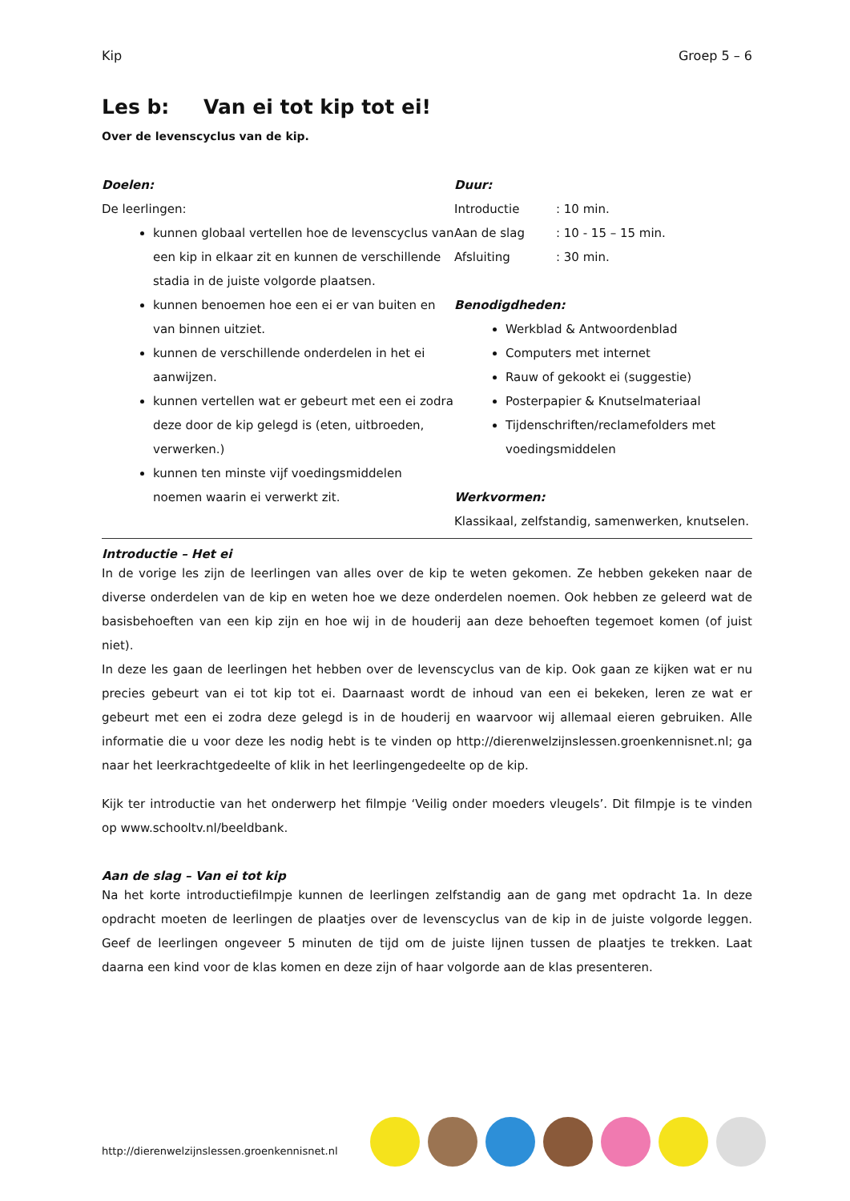Kip Groep 5 – 6
Les b: Van ei tot kip tot ei!
Over de levenscyclus van de kip.
Doelen:
De leerlingen:
kunnen globaal vertellen hoe de levenscyclus van een kip in elkaar zit en kunnen de verschillende stadia in de juiste volgorde plaatsen.
kunnen benoemen hoe een ei er van buiten en van binnen uitziet.
kunnen de verschillende onderdelen in het ei aanwijzen.
kunnen vertellen wat er gebeurt met een ei zodra deze door de kip gelegd is (eten, uitbroeden, verwerken.)
kunnen ten minste vijf voedingsmiddelen noemen waarin ei verwerkt zit.
Duur:
Introductie: 10 min.
Aan de slag: 10 - 15 – 15 min.
Afsluiting: 30 min.
Benodigdheden:
Werkblad & Antwoordenblad
Computers met internet
Rauw of gekookt ei (suggestie)
Posterpapier & Knutselmateriaal
Tijdenschriften/reclamefolders met voedingsmiddelen
Werkvormen:
Klassikaal, zelfstandig, samenwerken, knutselen.
Introductie – Het ei
In de vorige les zijn de leerlingen van alles over de kip te weten gekomen. Ze hebben gekeken naar de diverse onderdelen van de kip en weten hoe we deze onderdelen noemen. Ook hebben ze geleerd wat de basisbehoeften van een kip zijn en hoe wij in de houderij aan deze behoeften tegemoet komen (of juist niet).
In deze les gaan de leerlingen het hebben over de levenscyclus van de kip. Ook gaan ze kijken wat er nu precies gebeurt van ei tot kip tot ei. Daarnaast wordt de inhoud van een ei bekeken, leren ze wat er gebeurt met een ei zodra deze gelegd is in de houderij en waarvoor wij allemaal eieren gebruiken. Alle informatie die u voor deze les nodig hebt is te vinden op http://dierenwelzijnslessen.groenkennisnet.nl; ga naar het leerkrachtgedeelte of klik in het leerlingengedeelte op de kip.
Kijk ter introductie van het onderwerp het filmpje ‘Veilig onder moeders vleugels’. Dit filmpje is te vinden op www.schooltv.nl/beeldbank.
Aan de slag – Van ei tot kip
Na het korte introductiefilmpje kunnen de leerlingen zelfstandig aan de gang met opdracht 1a. In deze opdracht moeten de leerlingen de plaatjes over de levenscyclus van de kip in de juiste volgorde leggen. Geef de leerlingen ongeveer 5 minuten de tijd om de juiste lijnen tussen de plaatjes te trekken. Laat daarna een kind voor de klas komen en deze zijn of haar volgorde aan de klas presenteren.
http://dierenwelzijnslessen.groenkennisnet.nl